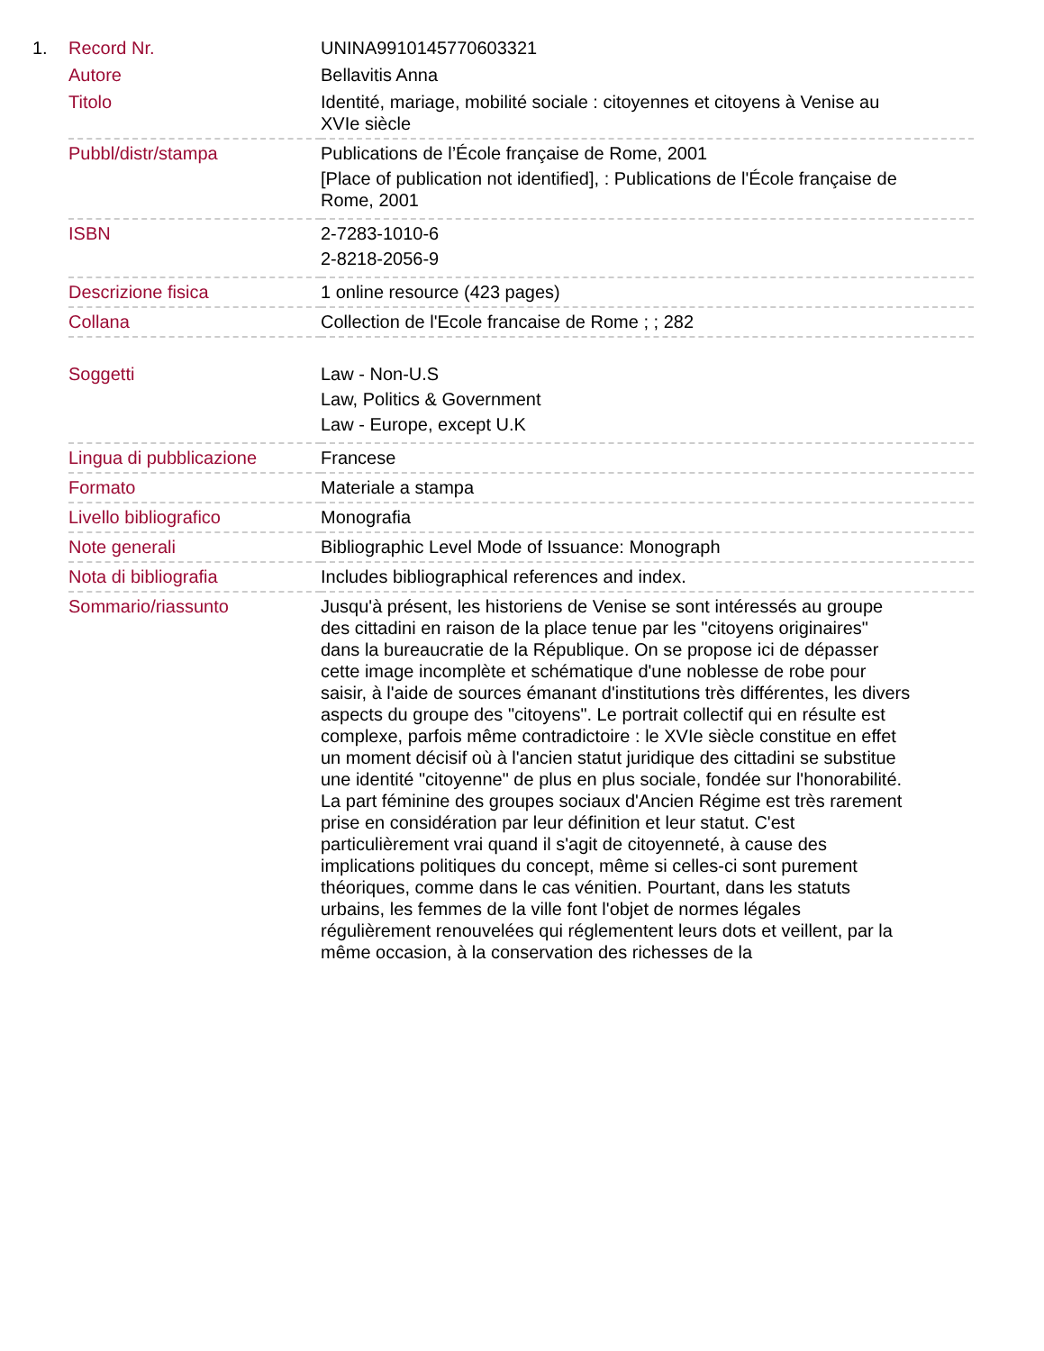| 1. | Record Nr. | UNINA9910145770603321 |
| | Autore | Bellavitis Anna |
| | Titolo | Identité, mariage, mobilité sociale : citoyennes et citoyens à Venise au XVIe siècle |
| | Pubbl/distr/stampa | Publications de l’École française de Rome, 2001 [Place of publication not identified], : Publications de l'École française de Rome, 2001 |
| | ISBN | 2-7283-1010-6 2-8218-2056-9 |
| | Descrizione fisica | 1 online resource (423 pages) |
| | Collana | Collection de l'Ecole francaise de Rome ; ; 282 |
| | Soggetti | Law - Non-U.S Law, Politics & Government Law - Europe, except U.K |
| | Lingua di pubblicazione | Francese |
| | Formato | Materiale a stampa |
| | Livello bibliografico | Monografia |
| | Note generali | Bibliographic Level Mode of Issuance: Monograph |
| | Nota di bibliografia | Includes bibliographical references and index. |
| | Sommario/riassunto | Jusqu'à présent, les historiens de Venise se sont intéressés au groupe des cittadini en raison de la place tenue par les "citoyens originaires" dans la bureaucratie de la République. On se propose ici de dépasser cette image incomplète et schématique d'une noblesse de robe pour saisir, à l'aide de sources émanant d'institutions très différentes, les divers aspects du groupe des "citoyens". Le portrait collectif qui en résulte est complexe, parfois même contradictoire : le XVIe siècle constitue en effet un moment décisif où à l'ancien statut juridique des cittadini se substitue une identité "citoyenne" de plus en plus sociale, fondée sur l'honorabilité. La part féminine des groupes sociaux d'Ancien Régime est très rarement prise en considération par leur définition et leur statut. C'est particulièrement vrai quand il s'agit de citoyenneté, à cause des implications politiques du concept, même si celles-ci sont purement théoriques, comme dans le cas vénitien. Pourtant, dans les statuts urbains, les femmes de la ville font l'objet de normes légales régulièrement renouvelées qui réglementent leurs dots et veillent, par la même occasion, à la conservation des richesses de la |